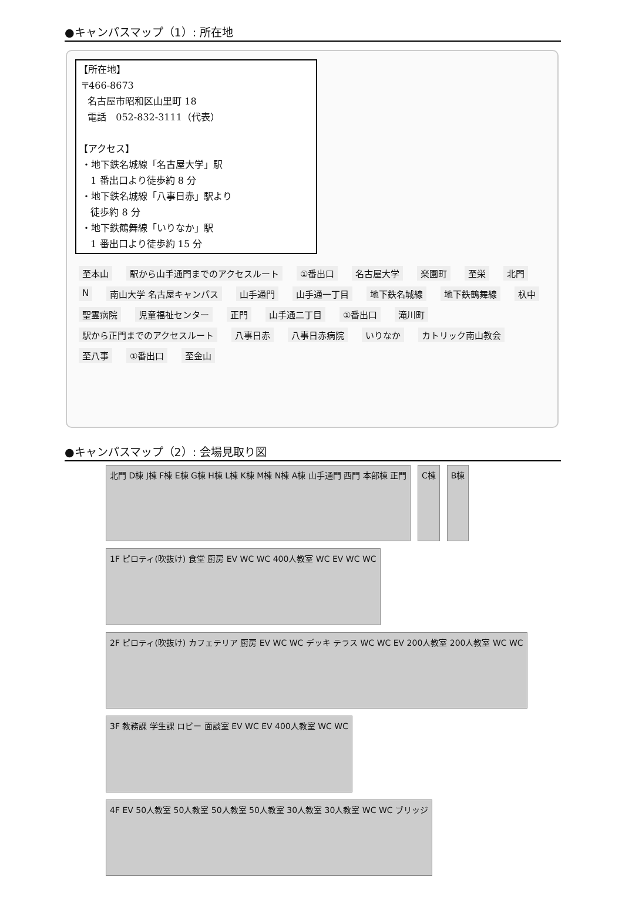●キャンパスマップ（1）: 所在地
【所在地】
〒466-8673
名古屋市昭和区山里町 18
電話　052-832-3111（代表）
【アクセス】
・地下鉄名城線「名古屋大学」駅
1 番出口より徒歩約 8 分
・地下鉄名城線「八事日赤」駅より
徒歩約 8 分
・地下鉄鶴舞線「いりなか」駅
1 番出口より徒歩約 15 分
至本山 駅から山手通門までのアクセスルート ①番出口 名古屋大学 楽園町 至栄 北門 N 南山大学 名古屋キャンパス 山手通門 山手通一丁目 地下鉄名城線 地下鉄鶴舞線 杁中 聖霊病院 児童福祉センター 正門 山手通二丁目 ①番出口 滝川町 駅から正門までのアクセスルート 八事日赤 八事日赤病院 いりなか カトリック南山教会 至八事 ①番出口 至金山
●キャンパスマップ（2）: 会場見取り図
北門 D棟 J棟 F棟 E棟 G棟 H棟 L棟 K棟 M棟 N棟 A棟 山手通門 西門 本部棟 正門
C棟
B棟
1F ピロティ(吹抜け) 食堂 厨房 EV WC WC 400人教室 WC EV WC WC
2F ピロティ(吹抜け) カフェテリア 厨房 EV WC WC デッキ テラス WC WC EV 200人教室 200人教室 WC WC
3F 教務課 学生課 ロビー 面談室 EV WC EV 400人教室 WC WC
4F EV 50人教室 50人教室 50人教室 50人教室 30人教室 30人教室 WC WC ブリッジ